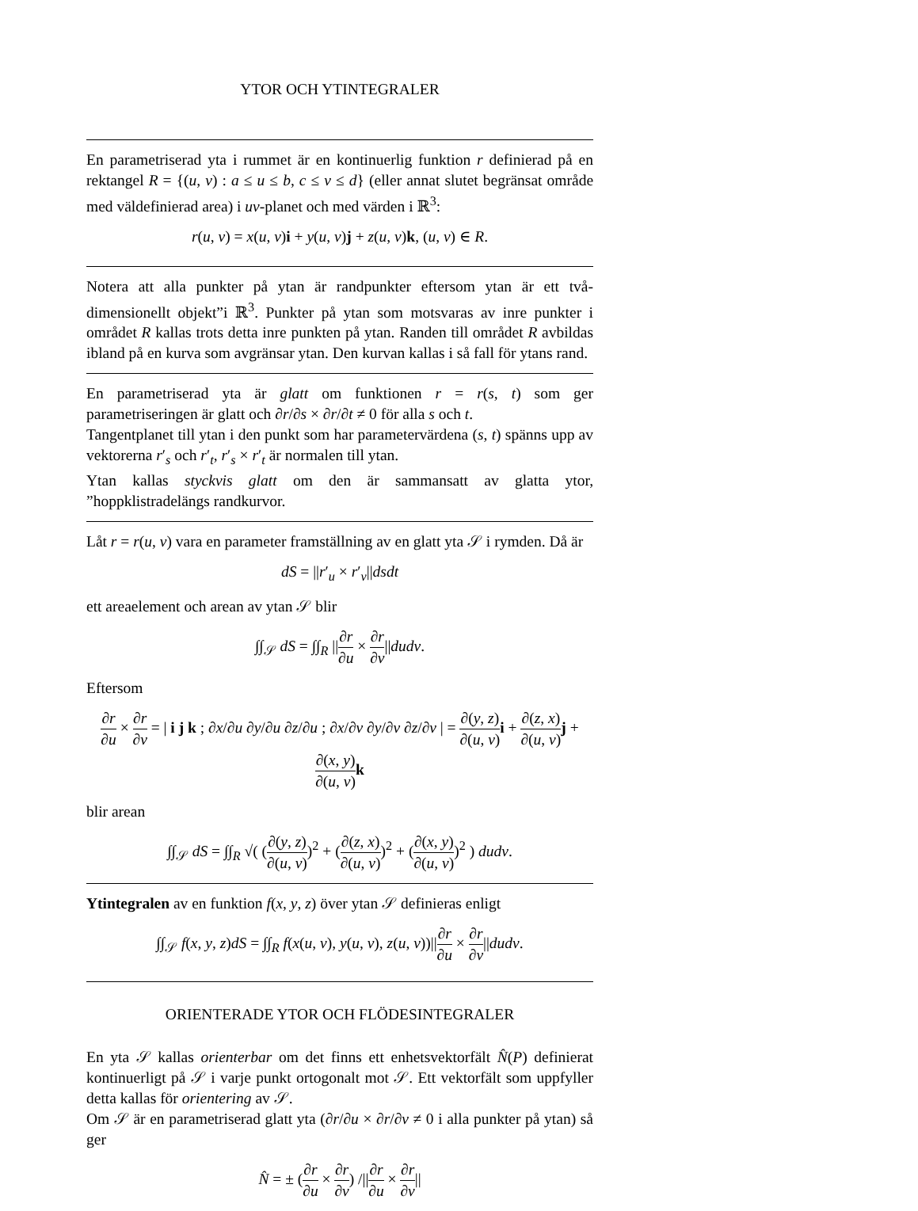YTOR OCH YTINTEGRALER
En parametriserad yta i rummet är en kontinuerlig funktion r definierad på en rektangel R = {(u, v) : a ≤ u ≤ b, c ≤ v ≤ d} (eller annat slutet begränsat område med väldefinierad area) i uv-planet och med värden i ℝ<sup>3</sup>:
r(u, v) = x(u, v)i + y(u, v)j + z(u, v)k, (u, v) ∈ R.
Notera att alla punkter på ytan är randpunkter eftersom ytan är ett två-dimensionellt objekt”i ℝ<sup>3</sup>. Punkter på ytan som motsvaras av inre punkter i området R kallas trots detta inre punkten på ytan. Randen till området R avbildas ibland på en kurva som avgränsar ytan. Den kurvan kallas i så fall för ytans rand.
En parametriserad yta är glatt om funktionen r = r(s, t) som ger parametriseringen är glatt och ∂r/∂s × ∂r/∂t ≠ 0 för alla s och t.
Tangentplanet till ytan i den punkt som har parametervärdena (s, t) spänns upp av vektorerna r′<sub>s</sub> och r′<sub>t</sub>, r′<sub>s</sub> × r′<sub>t</sub> är normalen till ytan.
Ytan kallas styckvis glatt om den är sammansatt av glatta ytor, ”hoppklistradelängs randkurvor.
Låt r = r(u, v) vara en parameter framställning av en glatt yta 𝒮 i rymden. Då är
dS = ||r′<sub>u</sub> × r′<sub>v</sub>||dsdt
ett areaelement och arean av ytan 𝒮 blir
∫∫<sub>𝒮</sub> dS = ∫∫<sub>R</sub> ||∂r ∂u × ∂r ∂v||dudv.
Eftersom
∂r ∂u × ∂r ∂v = | i j k ; ∂x/∂u ∂y/∂u ∂z/∂u ; ∂x/∂v ∂y/∂v ∂z/∂v | = ∂(y, z) ∂(u, v) i + ∂(z, x) ∂(u, v) j + ∂(x, y) ∂(u, v) k
blir arean
∫∫<sub>𝒮</sub> dS = ∫∫<sub>R</sub> √( (∂(y, z) ∂(u, v))<sup>2</sup> + (∂(z, x) ∂(u, v))<sup>2</sup> + (∂(x, y) ∂(u, v))<sup>2</sup> ) dudv.
Ytintegralen av en funktion f(x, y, z) över ytan 𝒮 definieras enligt
∫∫<sub>𝒮</sub> f(x, y, z)dS = ∫∫<sub>R</sub> f(x(u, v), y(u, v), z(u, v))||∂r ∂u × ∂r ∂v||dudv.
ORIENTERADE YTOR OCH FLÖDESINTEGRALER
En yta 𝒮 kallas orienterbar om det finns ett enhetsvektorfält N̂(P) definierat kontinuerligt på 𝒮 i varje punkt ortogonalt mot 𝒮. Ett vektorfält som uppfyller detta kallas för orientering av 𝒮.
Om 𝒮 är en parametriserad glatt yta (∂r/∂u × ∂r/∂v ≠ 0 i alla punkter på ytan) så ger
N̂ = ± (∂r ∂u × ∂r ∂v) /||∂r ∂u × ∂r ∂v||